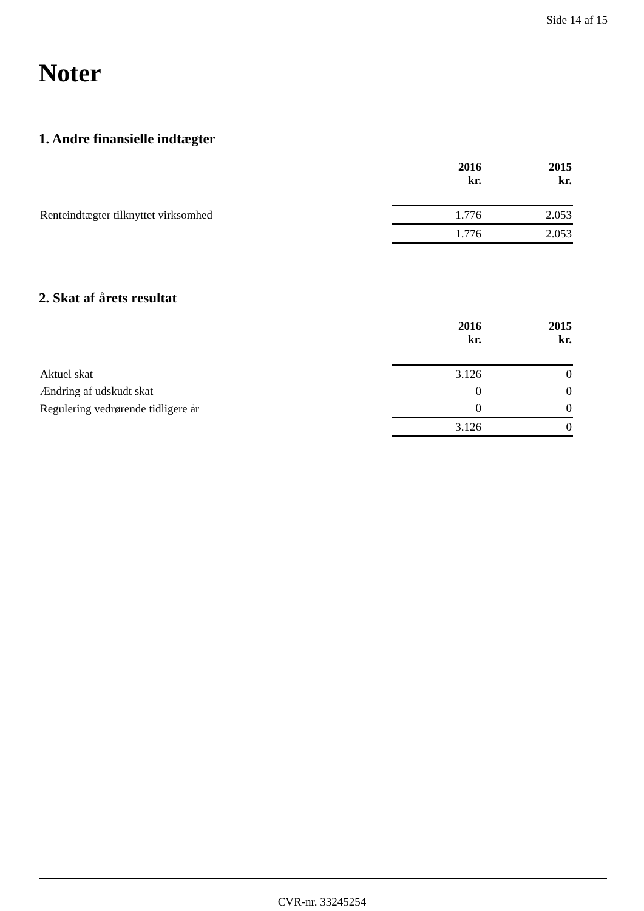Side 14 af 15
Noter
1. Andre finansielle indtægter
| | 2016 kr. | 2015 kr. |
| --- | --- | --- |
| Renteindtægter tilknyttet virksomhed | 1.776 | 2.053 |
| | 1.776 | 2.053 |
2. Skat af årets resultat
| | 2016 kr. | 2015 kr. |
| --- | --- | --- |
| Aktuel skat | 3.126 | 0 |
| Ændring af udskudt skat | 0 | 0 |
| Regulering vedrørende tidligere år | 0 | 0 |
| | 3.126 | 0 |
CVR-nr. 33245254